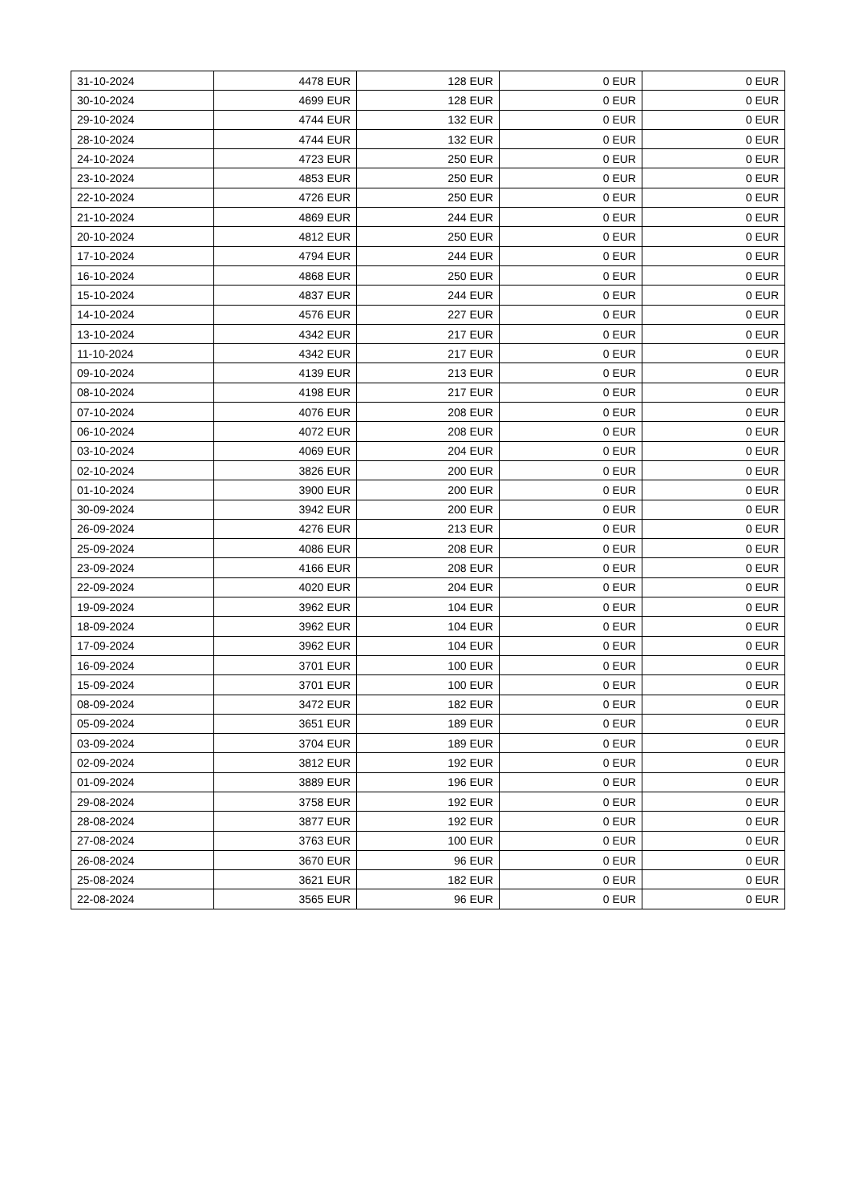| 31-10-2024 | 4478 EUR | 128 EUR | 0 EUR | 0 EUR |
| 30-10-2024 | 4699 EUR | 128 EUR | 0 EUR | 0 EUR |
| 29-10-2024 | 4744 EUR | 132 EUR | 0 EUR | 0 EUR |
| 28-10-2024 | 4744 EUR | 132 EUR | 0 EUR | 0 EUR |
| 24-10-2024 | 4723 EUR | 250 EUR | 0 EUR | 0 EUR |
| 23-10-2024 | 4853 EUR | 250 EUR | 0 EUR | 0 EUR |
| 22-10-2024 | 4726 EUR | 250 EUR | 0 EUR | 0 EUR |
| 21-10-2024 | 4869 EUR | 244 EUR | 0 EUR | 0 EUR |
| 20-10-2024 | 4812 EUR | 250 EUR | 0 EUR | 0 EUR |
| 17-10-2024 | 4794 EUR | 244 EUR | 0 EUR | 0 EUR |
| 16-10-2024 | 4868 EUR | 250 EUR | 0 EUR | 0 EUR |
| 15-10-2024 | 4837 EUR | 244 EUR | 0 EUR | 0 EUR |
| 14-10-2024 | 4576 EUR | 227 EUR | 0 EUR | 0 EUR |
| 13-10-2024 | 4342 EUR | 217 EUR | 0 EUR | 0 EUR |
| 11-10-2024 | 4342 EUR | 217 EUR | 0 EUR | 0 EUR |
| 09-10-2024 | 4139 EUR | 213 EUR | 0 EUR | 0 EUR |
| 08-10-2024 | 4198 EUR | 217 EUR | 0 EUR | 0 EUR |
| 07-10-2024 | 4076 EUR | 208 EUR | 0 EUR | 0 EUR |
| 06-10-2024 | 4072 EUR | 208 EUR | 0 EUR | 0 EUR |
| 03-10-2024 | 4069 EUR | 204 EUR | 0 EUR | 0 EUR |
| 02-10-2024 | 3826 EUR | 200 EUR | 0 EUR | 0 EUR |
| 01-10-2024 | 3900 EUR | 200 EUR | 0 EUR | 0 EUR |
| 30-09-2024 | 3942 EUR | 200 EUR | 0 EUR | 0 EUR |
| 26-09-2024 | 4276 EUR | 213 EUR | 0 EUR | 0 EUR |
| 25-09-2024 | 4086 EUR | 208 EUR | 0 EUR | 0 EUR |
| 23-09-2024 | 4166 EUR | 208 EUR | 0 EUR | 0 EUR |
| 22-09-2024 | 4020 EUR | 204 EUR | 0 EUR | 0 EUR |
| 19-09-2024 | 3962 EUR | 104 EUR | 0 EUR | 0 EUR |
| 18-09-2024 | 3962 EUR | 104 EUR | 0 EUR | 0 EUR |
| 17-09-2024 | 3962 EUR | 104 EUR | 0 EUR | 0 EUR |
| 16-09-2024 | 3701 EUR | 100 EUR | 0 EUR | 0 EUR |
| 15-09-2024 | 3701 EUR | 100 EUR | 0 EUR | 0 EUR |
| 08-09-2024 | 3472 EUR | 182 EUR | 0 EUR | 0 EUR |
| 05-09-2024 | 3651 EUR | 189 EUR | 0 EUR | 0 EUR |
| 03-09-2024 | 3704 EUR | 189 EUR | 0 EUR | 0 EUR |
| 02-09-2024 | 3812 EUR | 192 EUR | 0 EUR | 0 EUR |
| 01-09-2024 | 3889 EUR | 196 EUR | 0 EUR | 0 EUR |
| 29-08-2024 | 3758 EUR | 192 EUR | 0 EUR | 0 EUR |
| 28-08-2024 | 3877 EUR | 192 EUR | 0 EUR | 0 EUR |
| 27-08-2024 | 3763 EUR | 100 EUR | 0 EUR | 0 EUR |
| 26-08-2024 | 3670 EUR | 96 EUR | 0 EUR | 0 EUR |
| 25-08-2024 | 3621 EUR | 182 EUR | 0 EUR | 0 EUR |
| 22-08-2024 | 3565 EUR | 96 EUR | 0 EUR | 0 EUR |